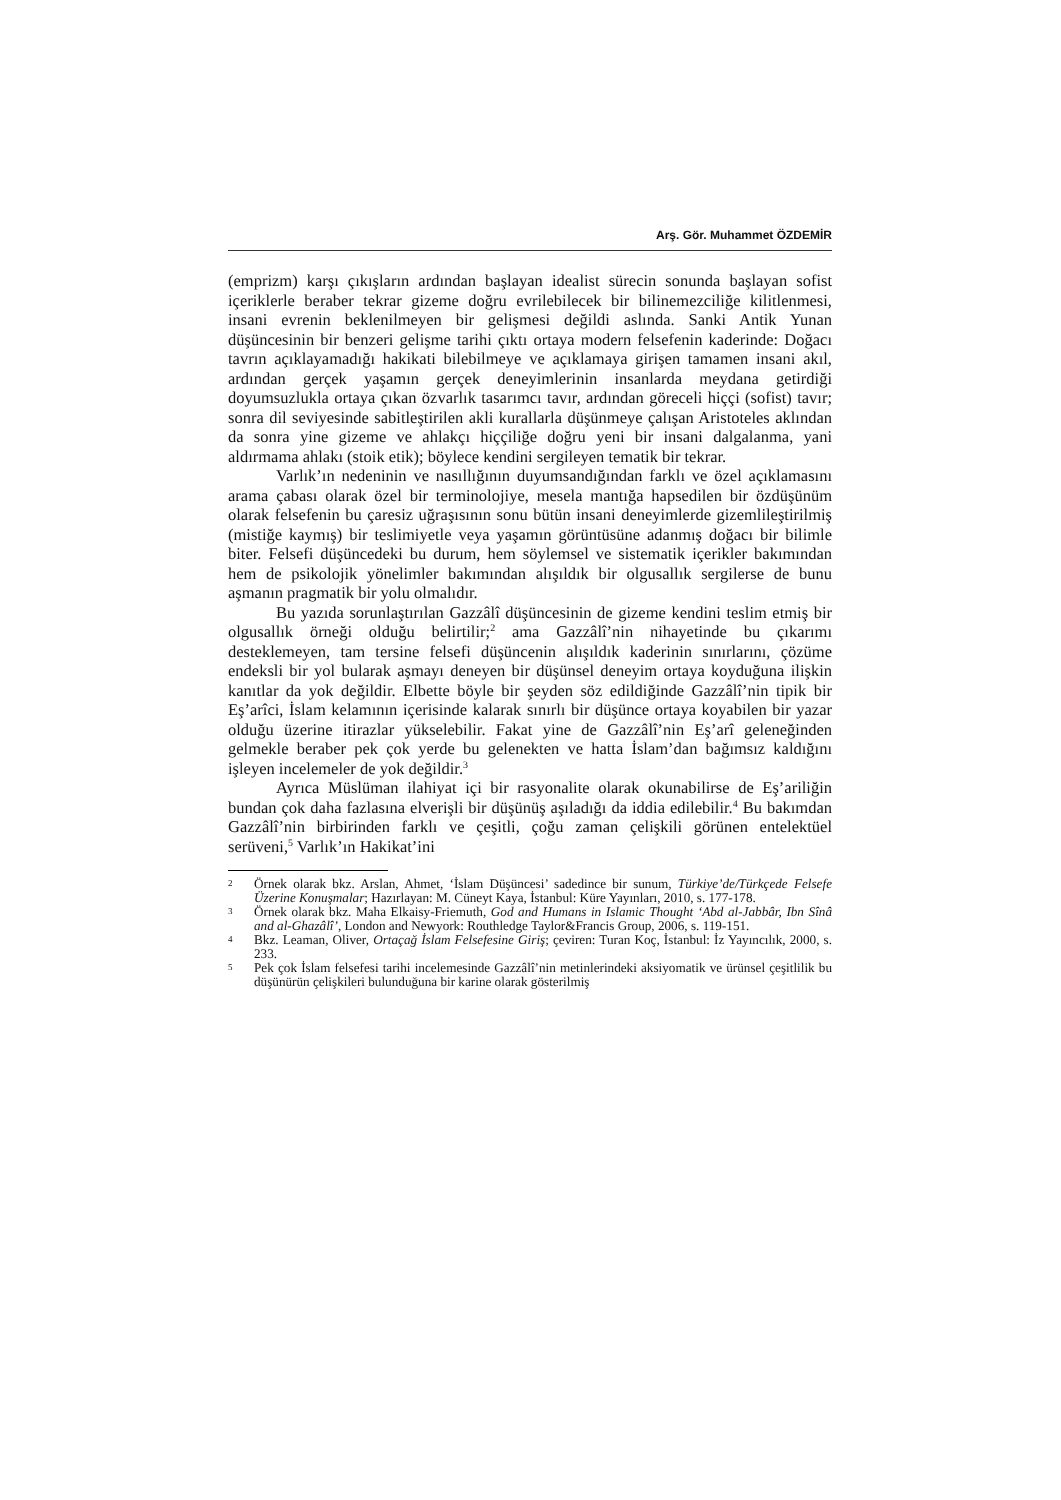Arş. Gör. Muhammet ÖZDEMİR
(emprizm) karşı çıkışların ardından başlayan idealist sürecin sonunda başlayan sofist içeriklerle beraber tekrar gizeme doğru evrilebilecek bir bilinemezciliğe kilitlenmesi, insani evrenin beklenilmeyen bir gelişmesi değildi aslında. Sanki Antik Yunan düşüncesinin bir benzeri gelişme tarihi çıktı ortaya modern felsefenin kaderinde: Doğacı tavrın açıklayamadığı hakikati bilebilmeye ve açıklamaya girişen tamamen insani akıl, ardından gerçek yaşamın gerçek deneyimlerinin insanlarda meydana getirdiği doyumsuzlukla ortaya çıkan özvarlık tasarımcı tavır, ardından göreceli hiççi (sofist) tavır; sonra dil seviyesinde sabitleştirilen akli kurallarla düşünmeye çalışan Aristoteles aklından da sonra yine gizeme ve ahlakçı hiççiliğe doğru yeni bir insani dalgalanma, yani aldırmama ahlakı (stoik etik); böylece kendini sergileyen tematik bir tekrar.
Varlık’ın nedeninin ve nasıllığının duyumsandığından farklı ve özel açıklamasını arama çabası olarak özel bir terminolojiye, mesela mantığa hapsedilen bir özdüşünüm olarak felsefenin bu çaresiz uğraşısının sonu bütün insani deneyimlerde gizemlileştirilmiş (mistiğe kaymış) bir teslimiyetle veya yaşamın görüntüsüne adanmış doğacı bir bilimle biter. Felsefi düşüncedeki bu durum, hem söylemsel ve sistematik içerikler bakımından hem de psikolojik yönelimler bakımından alışıldık bir olgusallık sergilerse de bunu aşmanın pragmatik bir yolu olmalıdır.
Bu yazıda sorunlaştırılan Gazzâlî düşüncesinin de gizeme kendini teslim etmiş bir olgusallık örneği olduğu belirtilir;<sup>2</sup> ama Gazzâlî’nin nihayetinde bu çıkarımı desteklemeyen, tam tersine felsefi düşüncenin alışıldık kaderinin sınırlarını, çözüme endeksli bir yol bularak aşmayı deneyen bir düşünsel deneyim ortaya koyduğuna ilişkin kanıtlar da yok değildir. Elbette böyle bir şeyden söz edildiğinde Gazzâlî’nin tipik bir Eş’arîci, İslam kelamının içerisinde kalarak sınırlı bir düşünce ortaya koyabilen bir yazar olduğu üzerine itirazlar yükselebilir. Fakat yine de Gazzâlî’nin Eş’arî geleneğinden gelmekle beraber pek çok yerde bu gelenekten ve hatta İslam’dan bağımsız kaldığını işleyen incelemeler de yok değildir.<sup>3</sup>
Ayrıca Müslüman ilahiyat içi bir rasyonalite olarak okunabilirse de Eş’ariliğin bundan çok daha fazlasına elverişli bir düşünüş aşıladığı da iddia edilebilir.<sup>4</sup> Bu bakımdan Gazzâlî’nin birbirinden farklı ve çeşitli, çoğu zaman çelişkili görünen entelektüel serüveni,<sup>5</sup> Varlık’ın Hakikat’ini
2 Örnek olarak bkz. Arslan, Ahmet, ‘İslam Düşüncesi’ sadedince bir sunum, Türkiye’de/Türkçede Felsefe Üzerine Konuşmalar; Hazırlayan: M. Cüneyt Kaya, İstanbul: Küre Yayınları, 2010, s. 177-178.
3 Örnek olarak bkz. Maha Elkaisy-Friemuth, God and Humans in Islamic Thought ‘Abd al-Jabbâr, Ibn Sînâ and al-Ghazâlî’, London and Newyork: Routhledge Taylor&Francis Group, 2006, s. 119-151.
4 Bkz. Leaman, Oliver, Ortaçağ İslam Felsefesine Giriş; çeviren: Turan Koç, İstanbul: İz Yayıncılık, 2000, s. 233.
5 Pek çok İslam felsefesi tarihi incelemesinde Gazzâlî’nin metinlerindeki aksiyomatik ve ürünsel çeşitlilik bu düşünürün çelişkileri bulunduğuna bir karine olarak gösterilmiş